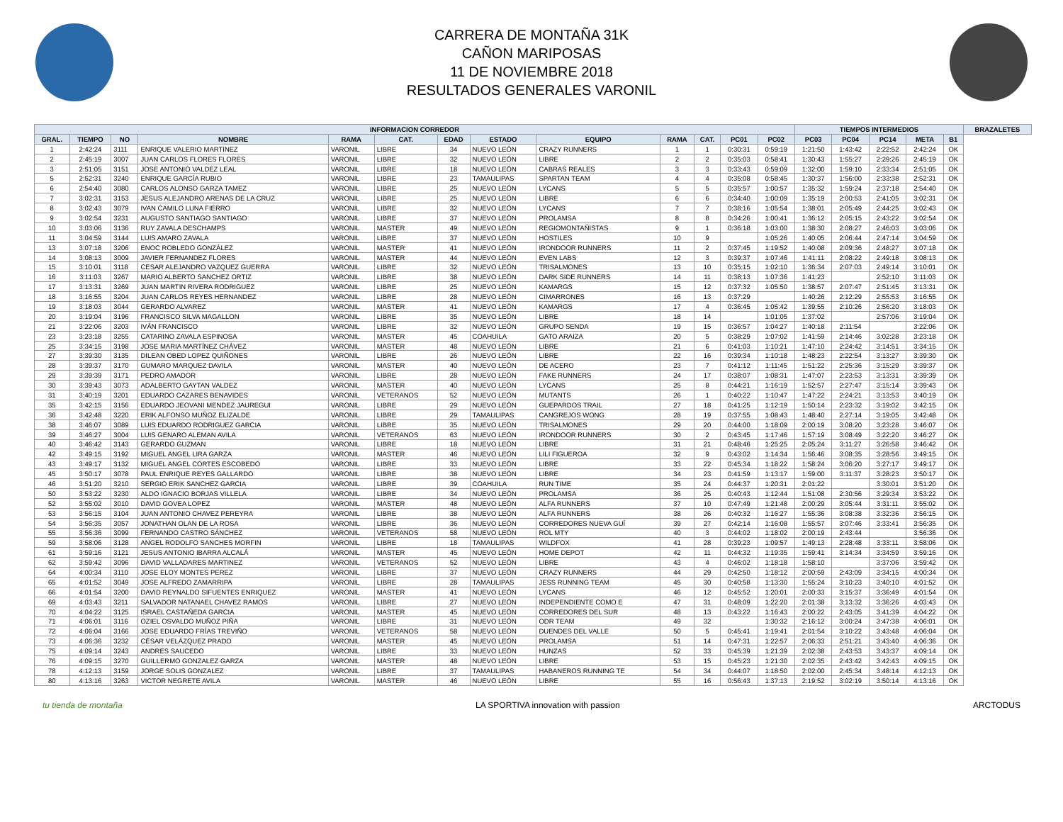CARRERA DE MONTAÑA 31K
CAÑON MARIPOSAS
11 DE NOVIEMBRE 2018
RESULTADOS GENERALES VARONIL
| INFORMACION CORREDOR | | | | | | | | | | | | | TIEMPOS INTERMEDIOS | | | | | BRAZALETES |
| --- | --- | --- | --- | --- | --- | --- | --- | --- | --- | --- | --- | --- | --- | --- | --- | --- | --- | --- |
| GRAL. | TIEMPO | NO | NOMBRE | RAMA | CAT. | EDAD | ESTADO | EQUIPO | RAMA | CAT. | PC01 | PC02 | PC03 | PC04 | PC14 | META | B1 | |
| 1 | 2:42:24 | 3111 | ENRIQUE VALERIO MARTINEZ | VARONIL | LIBRE | 34 | NUEVO LEÓN | CRAZY RUNNERS | 1 | 1 | 0:30:31 | 0:59:19 | 1:21:50 | 1:43:42 | 2:22:52 | 2:42:24 | OK | |
| 2 | 2:45:19 | 3007 | JUAN CARLOS FLORES FLORES | VARONIL | LIBRE | 32 | NUEVO LEÓN | LIBRE | 2 | 2 | 0:35:03 | 0:58:41 | 1:30:43 | 1:55:27 | 2:29:26 | 2:45:19 | OK | |
| 3 | 2:51:05 | 3151 | JOSE ANTONIO VALDEZ LEAL | VARONIL | LIBRE | 18 | NUEVO LEÓN | CABRAS REALES | 3 | 3 | 0:33:43 | 0:59:09 | 1:32:00 | 1:59:10 | 2:33:34 | 2:51:05 | OK | |
| 5 | 2:52:31 | 3240 | ENRIQUE GARCÍA RUBIO | VARONIL | LIBRE | 23 | TAMAULIPAS | SPARTAN TEAM | 4 | 4 | 0:35:08 | 0:58:45 | 1:30:37 | 1:56:00 | 2:33:38 | 2:52:31 | OK | |
| 6 | 2:54:40 | 3080 | CARLOS ALONSO GARZA TAMEZ | VARONIL | LIBRE | 25 | NUEVO LEÓN | LYCANS | 5 | 5 | 0:35:57 | 1:00:57 | 1:35:32 | 1:59:24 | 2:37:18 | 2:54:40 | OK | |
| 7 | 3:02:31 | 3153 | JESUS ALEJANDRO ARENAS DE LA CRUZ | VARONIL | LIBRE | 25 | NUEVO LEÓN | LIBRE | 6 | 6 | 0:34:40 | 1:00:09 | 1:35:19 | 2:00:53 | 2:41:05 | 3:02:31 | OK | |
| 8 | 3:02:43 | 3079 | IVAN CAMILO LUNA FIERRO | VARONIL | LIBRE | 32 | NUEVO LEÓN | LYCANS | 7 | 7 | 0:38:16 | 1:05:54 | 1:38:01 | 2:05:49 | 2:44:25 | 3:02:43 | OK | |
| 9 | 3:02:54 | 3231 | AUGUSTO SANTIAGO SANTIAGO | VARONIL | LIBRE | 37 | NUEVO LEÓN | PROLAMSA | 8 | 8 | 0:34:26 | 1:00:41 | 1:36:12 | 2:05:15 | 2:43:22 | 3:02:54 | OK | |
| 10 | 3:03:06 | 3136 | RUY ZAVALA DESCHAMPS | VARONIL | MASTER | 49 | NUEVO LEÓN | REGIOMONTAÑISTAS | 9 | 1 | 0:36:18 | 1:03:00 | 1:38:30 | 2:08:27 | 2:46:03 | 3:03:06 | OK | |
| 11 | 3:04:59 | 3144 | LUIS AMARO ZAVALA | VARONIL | LIBRE | 37 | NUEVO LEÓN | HOSTILES | 10 | 9 | | 1:05:26 | 1:40:05 | 2:06:44 | 2:47:14 | 3:04:59 | OK | |
| 13 | 3:07:18 | 3206 | ENOC ROBLEDO GONZÁLEZ | VARONIL | MASTER | 41 | NUEVO LEÓN | IRONDOOR RUNNERS | 11 | 2 | 0:37:45 | 1:19:52 | 1:40:08 | 2:09:36 | 2:48:27 | 3:07:18 | OK | |
| 14 | 3:08:13 | 3009 | JAVIER FERNANDEZ FLORES | VARONIL | MASTER | 44 | NUEVO LEÓN | EVEN LABS | 12 | 3 | 0:39:37 | 1:07:46 | 1:41:11 | 2:08:22 | 2:49:18 | 3:08:13 | OK | |
| 15 | 3:10:01 | 3118 | CESAR ALEJANDRO VAZQUEZ GUERRA | VARONIL | LIBRE | 32 | NUEVO LEÓN | TRISALMONES | 13 | 10 | 0:35:15 | 1:02:10 | 1:36:34 | 2:07:03 | 2:49:14 | 3:10:01 | OK | |
| 16 | 3:11:03 | 3267 | MARIO ALBERTO SANCHEZ ORTIZ | VARONIL | LIBRE | 38 | NUEVO LEÓN | DARK SIDE RUNNERS | 14 | 11 | 0:38:13 | 1:07:36 | 1:41:23 | | 2:52:10 | 3:11:03 | OK | |
| 17 | 3:13:31 | 3269 | JUAN MARTIN RIVERA RODRIGUEZ | VARONIL | LIBRE | 25 | NUEVO LEÓN | KAMARGS | 15 | 12 | 0:37:32 | 1:05:50 | 1:38:57 | 2:07:47 | 2:51:45 | 3:13:31 | OK | |
| 18 | 3:16:55 | 3204 | JUAN CARLOS REYES HERNANDEZ | VARONIL | LIBRE | 28 | NUEVO LEÓN | CIMARRONES | 16 | 13 | 0:37:29 | | 1:40:26 | 2:12:29 | 2:55:53 | 3:16:55 | OK | |
| 19 | 3:18:03 | 3044 | GERARDO ALVAREZ | VARONIL | MASTER | 41 | NUEVO LEÓN | KAMARGS | 17 | 4 | 0:36:45 | 1:05:42 | 1:39:55 | 2:10:26 | 2:56:20 | 3:18:03 | OK | |
| 20 | 3:19:04 | 3196 | FRANCISCO SILVA MAGALLON | VARONIL | LIBRE | 35 | NUEVO LEÓN | LIBRE | 18 | 14 | | 1:01:05 | 1:37:02 | | 2:57:06 | 3:19:04 | OK | |
| 21 | 3:22:06 | 3203 | IVÁN FRANCISCO | VARONIL | LIBRE | 32 | NUEVO LEÓN | GRUPO SENDA | 19 | 15 | 0:36:57 | 1:04:27 | 1:40:18 | 2:11:54 | | 3:22:06 | OK | |
| 23 | 3:23:18 | 3255 | CATARINO ZAVALA ESPINOSA | VARONIL | MASTER | 45 | COAHUILA | GATO ARAIZA | 20 | 5 | 0:38:29 | 1:07:02 | 1:41:59 | 2:14:46 | 3:02:28 | 3:23:18 | OK | |
| 25 | 3:34:15 | 3198 | JOSE MARIA MARTÍNEZ CHÁVEZ | VARONIL | MASTER | 48 | NUEVO LEÓN | LIBRE | 21 | 6 | 0:41:03 | 1:10:21 | 1:47:10 | 2:24:42 | 3:14:51 | 3:34:15 | OK | |
| 27 | 3:39:30 | 3135 | DILEAN OBED LOPEZ QUIÑONES | VARONIL | LIBRE | 26 | NUEVO LEÓN | LIBRE | 22 | 16 | 0:39:34 | 1:10:18 | 1:48:23 | 2:22:54 | 3:13:27 | 3:39:30 | OK | |
| 28 | 3:39:37 | 3170 | GUMARO MARQUEZ DAVILA | VARONIL | MASTER | 40 | NUEVO LEÓN | DE ACERO | 23 | 7 | 0:41:12 | 1:11:45 | 1:51:22 | 2:25:36 | 3:15:29 | 3:39:37 | OK | |
| 29 | 3:39:39 | 3171 | PEDRO AMADOR | VARONIL | LIBRE | 28 | NUEVO LEÓN | FAKE RUNNERS | 24 | 17 | 0:38:07 | 1:08:31 | 1:47:07 | 2:23:53 | 3:13:31 | 3:39:39 | OK | |
| 30 | 3:39:43 | 3073 | ADALBERTO GAYTAN VALDEZ | VARONIL | MASTER | 40 | NUEVO LEÓN | LYCANS | 25 | 8 | 0:44:21 | 1:16:19 | 1:52:57 | 2:27:47 | 3:15:14 | 3:39:43 | OK | |
| 31 | 3:40:19 | 3201 | EDUARDO CAZARES BENAVIDES | VARONIL | VETERANOS | 52 | NUEVO LEÓN | MUTANTS | 26 | 1 | 0:40:22 | 1:10:47 | 1:47:22 | 2:24:21 | 3:13:53 | 3:40:19 | OK | |
| 35 | 3:42:15 | 3156 | EDUARDO JEOVANI MENDEZ JAUREGUI | VARONIL | LIBRE | 29 | NUEVO LEÓN | GUEPARDOS TRAIL | 27 | 18 | 0:41:25 | 1:12:19 | 1:50:14 | 2:23:32 | 3:19:02 | 3:42:15 | OK | |
| 36 | 3:42:48 | 3220 | ERIK ALFONSO MUÑOZ ELIZALDE | VARONIL | LIBRE | 29 | TAMAULIPAS | CANGREJOS WONG | 28 | 19 | 0:37:55 | 1:08:43 | 1:48:40 | 2:27:14 | 3:19:05 | 3:42:48 | OK | |
| 38 | 3:46:07 | 3089 | LUIS EDUARDO RODRIGUEZ GARCIA | VARONIL | LIBRE | 35 | NUEVO LEÓN | TRISALMONES | 29 | 20 | 0:44:00 | 1:18:09 | 2:00:19 | 3:08:20 | 3:23:28 | 3:46:07 | OK | |
| 39 | 3:46:27 | 3004 | LUIS GENARO ALEMAN AVILA | VARONIL | VETERANOS | 63 | NUEVO LEÓN | IRONDOOR RUNNERS | 30 | 2 | 0:43:45 | 1:17:46 | 1:57:19 | 3:08:49 | 3:22:20 | 3:46:27 | OK | |
| 40 | 3:46:42 | 3143 | GERARDO GUZMAN | VARONIL | LIBRE | 18 | NUEVO LEÓN | LIBRE | 31 | 21 | 0:48:46 | 1:25:25 | 2:05:24 | 3:11:27 | 3:26:58 | 3:46:42 | OK | |
| 42 | 3:49:15 | 3192 | MIGUEL ANGEL LIRA GARZA | VARONIL | MASTER | 46 | NUEVO LEÓN | LILI FIGUEROA | 32 | 9 | 0:43:02 | 1:14:34 | 1:56:46 | 3:08:35 | 3:28:56 | 3:49:15 | OK | |
| 43 | 3:49:17 | 3132 | MIGUEL ANGEL CORTES ESCOBEDO | VARONIL | LIBRE | 33 | NUEVO LEÓN | LIBRE | 33 | 22 | 0:45:34 | 1:18:22 | 1:58:24 | 3:06:20 | 3:27:17 | 3:49:17 | OK | |
| 45 | 3:50:17 | 3078 | PAUL ENRIQUE REYES GALLARDO | VARONIL | LIBRE | 38 | NUEVO LEÓN | LIBRE | 34 | 23 | 0:41:59 | 1:13:17 | 1:59:00 | 3:11:37 | 3:28:23 | 3:50:17 | OK | |
| 46 | 3:51:20 | 3210 | SERGIO ERIK SANCHEZ GARCIA | VARONIL | LIBRE | 39 | COAHUILA | RUN TIME | 35 | 24 | 0:44:37 | 1:20:31 | 2:01:22 | | 3:30:01 | 3:51:20 | OK | |
| 50 | 3:53:22 | 3230 | ALDO IGNACIO BORJAS VILLELA | VARONIL | LIBRE | 34 | NUEVO LEÓN | PROLAMSA | 36 | 25 | 0:40:43 | 1:12:44 | 1:51:08 | 2:30:56 | 3:29:34 | 3:53:22 | OK | |
| 52 | 3:55:02 | 3010 | DAVID GOVEA LOPEZ | VARONIL | MASTER | 48 | NUEVO LEÓN | ALFA RUNNERS | 37 | 10 | 0:47:49 | 1:21:48 | 2:00:29 | 3:05:44 | 3:31:11 | 3:55:02 | OK | |
| 53 | 3:56:15 | 3104 | JUAN ANTONIO CHAVEZ PEREYRA | VARONIL | LIBRE | 38 | NUEVO LEÓN | ALFA RUNNERS | 38 | 26 | 0:40:32 | 1:16:27 | 1:55:36 | 3:08:38 | 3:32:36 | 3:56:15 | OK | |
| 54 | 3:56:35 | 3057 | JONATHAN OLAN DE LA ROSA | VARONIL | LIBRE | 36 | NUEVO LEÓN | CORREDORES NUEVA GUÍ | 39 | 27 | 0:42:14 | 1:16:08 | 1:55:57 | 3:07:46 | 3:33:41 | 3:56:35 | OK | |
| 55 | 3:56:36 | 3099 | FERNANDO CASTRO SÁNCHEZ | VARONIL | VETERANOS | 58 | NUEVO LEÓN | ROL MTY | 40 | 3 | 0:44:02 | 1:18:02 | 2:00:19 | 2:43:44 | | 3:56:36 | OK | |
| 59 | 3:58:06 | 3128 | ANGEL RODOLFO SANCHES MORFIN | VARONIL | LIBRE | 18 | TAMAULIPAS | WILDFOX | 41 | 28 | 0:39:23 | 1:09:57 | 1:49:13 | 2:28:48 | 3:33:11 | 3:58:06 | OK | |
| 61 | 3:59:16 | 3121 | JESUS ANTONIO IBARRA ALCALÁ | VARONIL | MASTER | 45 | NUEVO LEÓN | HOME DEPOT | 42 | 11 | 0:44:32 | 1:19:35 | 1:59:41 | 3:14:34 | 3:34:59 | 3:59:16 | OK | |
| 62 | 3:59:42 | 3096 | DAVID VALLADARES MARTINEZ | VARONIL | VETERANOS | 52 | NUEVO LEÓN | LIBRE | 43 | 4 | 0:46:02 | 1:18:18 | 1:58:10 | | 3:37:06 | 3:59:42 | OK | |
| 64 | 4:00:34 | 3110 | JOSE ELOY MONTES PEREZ | VARONIL | LIBRE | 37 | NUEVO LEÓN | CRAZY RUNNERS | 44 | 29 | 0:42:50 | 1:18:12 | 2:00:59 | 2:43:09 | 3:34:15 | 4:00:34 | OK | |
| 65 | 4:01:52 | 3049 | JOSE ALFREDO ZAMARRIPA | VARONIL | LIBRE | 28 | TAMAULIPAS | JESS RUNNING TEAM | 45 | 30 | 0:40:58 | 1:13:30 | 1:55:24 | 3:10:23 | 3:40:10 | 4:01:52 | OK | |
| 66 | 4:01:54 | 3200 | DAVID REYNALDO SIFUENTES ENRIQUEZ | VARONIL | MASTER | 41 | NUEVO LEÓN | LYCANS | 46 | 12 | 0:45:52 | 1:20:01 | 2:00:33 | 3:15:37 | 3:36:49 | 4:01:54 | OK | |
| 69 | 4:03:43 | 3211 | SALVADOR NATANAEL CHAVEZ RAMOS | VARONIL | LIBRE | 27 | NUEVO LEÓN | INDEPENDIENTE COMO E | 47 | 31 | 0:48:09 | 1:22:20 | 2:01:38 | 3:13:32 | 3:36:26 | 4:03:43 | OK | |
| 70 | 4:04:22 | 3125 | ISRAEL CASTAÑEDA GARCIA | VARONIL | MASTER | 45 | NUEVO LEÓN | CORREDORES DEL SUR | 48 | 13 | 0:43:22 | 1:16:43 | 2:00:22 | 2:43:05 | 3:41:39 | 4:04:22 | OK | |
| 71 | 4:06:01 | 3116 | OZIEL OSVALDO MUÑOZ PIÑA | VARONIL | LIBRE | 31 | NUEVO LEÓN | ODR TEAM | 49 | 32 | | 1:30:32 | 2:16:12 | 3:00:24 | 3:47:38 | 4:06:01 | OK | |
| 72 | 4:06:04 | 3166 | JOSE EDUARDO FRÍAS TREVIÑO | VARONIL | VETERANOS | 58 | NUEVO LEÓN | DUENDES DEL VALLE | 50 | 5 | 0:45:41 | 1:19:41 | 2:01:54 | 3:10:22 | 3:43:48 | 4:06:04 | OK | |
| 73 | 4:06:36 | 3232 | CÉSAR VELÁZQUEZ PRADO | VARONIL | MASTER | 45 | NUEVO LEÓN | PROLAMSA | 51 | 14 | 0:47:31 | 1:22:57 | 2:06:33 | 2:51:21 | 3:43:40 | 4:06:36 | OK | |
| 75 | 4:09:14 | 3243 | ANDRES SAUCEDO | VARONIL | LIBRE | 33 | NUEVO LEÓN | HUNZAS | 52 | 33 | 0:45:39 | 1:21:39 | 2:02:38 | 2:43:53 | 3:43:37 | 4:09:14 | OK | |
| 76 | 4:09:15 | 3270 | GUILLERMO GONZALEZ GARZA | VARONIL | MASTER | 48 | NUEVO LEÓN | LIBRE | 53 | 15 | 0:45:23 | 1:21:30 | 2:02:35 | 2:43:42 | 3:42:43 | 4:09:15 | OK | |
| 78 | 4:12:13 | 3159 | JORGE SOLIS GONZALEZ | VARONIL | LIBRE | 37 | TAMAULIPAS | HABANEROS RUNNING TE | 54 | 34 | 0:44:07 | 1:18:50 | 2:02:00 | 2:45:34 | 3:48:14 | 4:12:13 | OK | |
| 80 | 4:13:16 | 3263 | VICTOR NEGRETE AVILA | VARONIL | MASTER | 46 | NUEVO LEÓN | LIBRE | 55 | 16 | 0:56:43 | 1:37:13 | 2:19:52 | 3:02:19 | 3:50:14 | 4:13:16 | OK | |
tu tienda de montaña LA SPORTIVA innovation with passion ARCTODUS